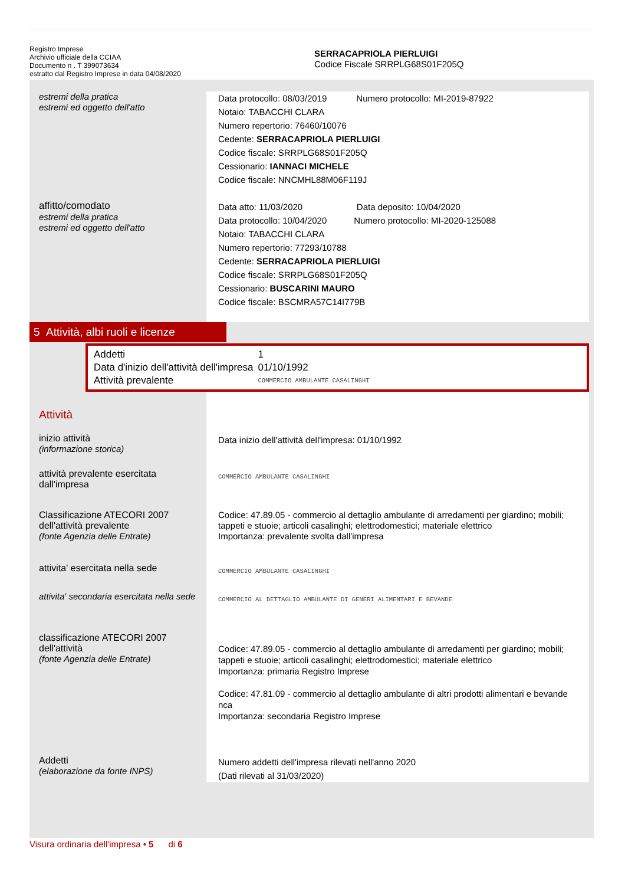Registro Imprese
Archivio ufficiale della CCIAA
Documento n . T 399073634
estratto dal Registro Imprese in data 04/08/2020
SERRACAPRIOLA PIERLUIGI
Codice Fiscale SRRPLG68S01F205Q
estremi della pratica
estremi ed oggetto dell'atto
Data protocollo: 08/03/2019 Numero protocollo: MI-2019-87922
Notaio: TABACCHI CLARA
Numero repertorio: 76460/10076
Cedente: SERRACAPRIOLA PIERLUIGI
Codice fiscale: SRRPLG68S01F205Q
Cessionario: IANNACI MICHELE
Codice fiscale: NNCMHL88M06F119J
affitto/comodato
estremi della pratica
estremi ed oggetto dell'atto
Data atto: 11/03/2020 Data deposito: 10/04/2020
Data protocollo: 10/04/2020 Numero protocollo: MI-2020-125088
Notaio: TABACCHI CLARA
Numero repertorio: 77293/10788
Cedente: SERRACAPRIOLA PIERLUIGI
Codice fiscale: SRRPLG68S01F205Q
Cessionario: BUSCARINI MAURO
Codice fiscale: BSCMRA57C14I779B
5 Attività, albi ruoli e licenze
| Addetti | 1 |
| Data d'inizio dell'attività dell'impresa | 01/10/1992 |
| Attività prevalente | COMMERCIO AMBULANTE CASALINGHI |
Attività
inizio attività
(informazione storica)
Data inizio dell'attività dell'impresa: 01/10/1992
attività prevalente esercitata dall'impresa
COMMERCIO AMBULANTE CASALINGHI
Classificazione ATECORI 2007 dell'attività prevalente
(fonte Agenzia delle Entrate)
Codice: 47.89.05 - commercio al dettaglio ambulante di arredamenti per giardino; mobili; tappeti e stuoie; articoli casalinghi; elettrodomestici; materiale elettrico
Importanza: prevalente svolta dall'impresa
attivita' esercitata nella sede
COMMERCIO AMBULANTE CASALINGHI
attivita' secondaria esercitata nella sede
COMMERCIO AL DETTAGLIO AMBULANTE DI GENERI ALIMENTARI E BEVANDE
classificazione ATECORI 2007 dell'attività
(fonte Agenzia delle Entrate)
Codice: 47.89.05 - commercio al dettaglio ambulante di arredamenti per giardino; mobili; tappeti e stuoie; articoli casalinghi; elettrodomestici; materiale elettrico
Importanza: primaria Registro Imprese
Codice: 47.81.09 - commercio al dettaglio ambulante di altri prodotti alimentari e bevande nca
Importanza: secondaria Registro Imprese
Addetti
(elaborazione da fonte INPS)
Numero addetti dell'impresa rilevati nell'anno 2020
(Dati rilevati al 31/03/2020)
Visura ordinaria dell'impresa • 5 di 6